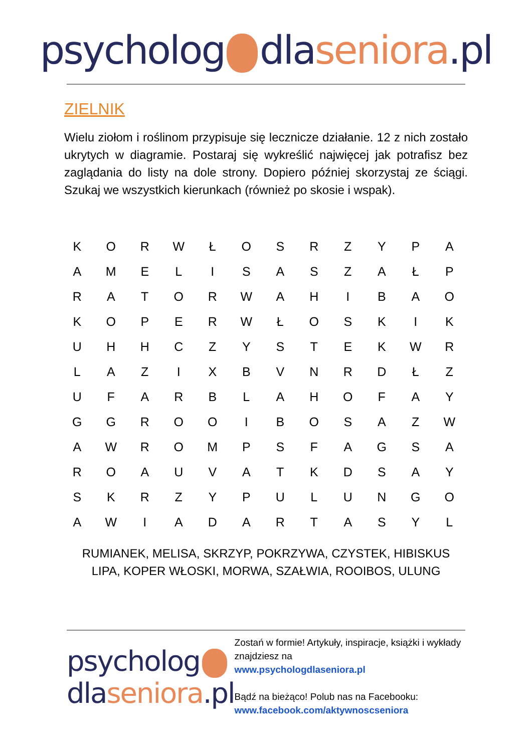psycholog dlaseniora.pl
ZIELNIK
Wielu ziołom i roślinom przypisuje się lecznicze działanie. 12 z nich zostało ukrytych w diagramie. Postaraj się wykreślić najwięcej jak potrafisz bez zaglądania do listy na dole strony. Dopiero później skorzystaj ze ściągi. Szukaj we wszystkich kierunkach (również po skosie i wspak).
| K | O | R | W | Ł | O | S | R | Z | Y | P | A |
| A | M | E | L | I | S | A | S | Z | A | Ł | P |
| R | A | T | O | R | W | A | H | I | B | A | O |
| K | O | P | E | R | W | Ł | O | S | K | I | K |
| U | H | H | C | Z | Y | S | T | E | K | W | R |
| L | A | Z | I | X | B | V | N | R | D | Ł | Z |
| U | F | A | R | B | L | A | H | O | F | A | Y |
| G | G | R | O | O | I | B | O | S | A | Z | W |
| A | W | R | O | M | P | S | F | A | G | S | A |
| R | O | A | U | V | A | T | K | D | S | A | Y |
| S | K | R | Z | Y | P | U | L | U | N | G | O |
| A | W | I | A | D | A | R | T | A | S | Y | L |
RUMIANEK, MELISA, SKRZYP, POKRZYWA, CZYSTEK, HIBISKUS
LIPA, KOPER WŁOSKI, MORWA, SZAŁWIA, ROOIBOS, ULUNG
psycholog
dlaseniora.pl
Zostań w formie! Artykuły, inspiracje, książki i wykłady znajdziesz na
www.psychologdlaseniora.pl
Bądź na bieżąco! Polub nas na Facebooku:
www.facebook.com/aktywnoscseniora